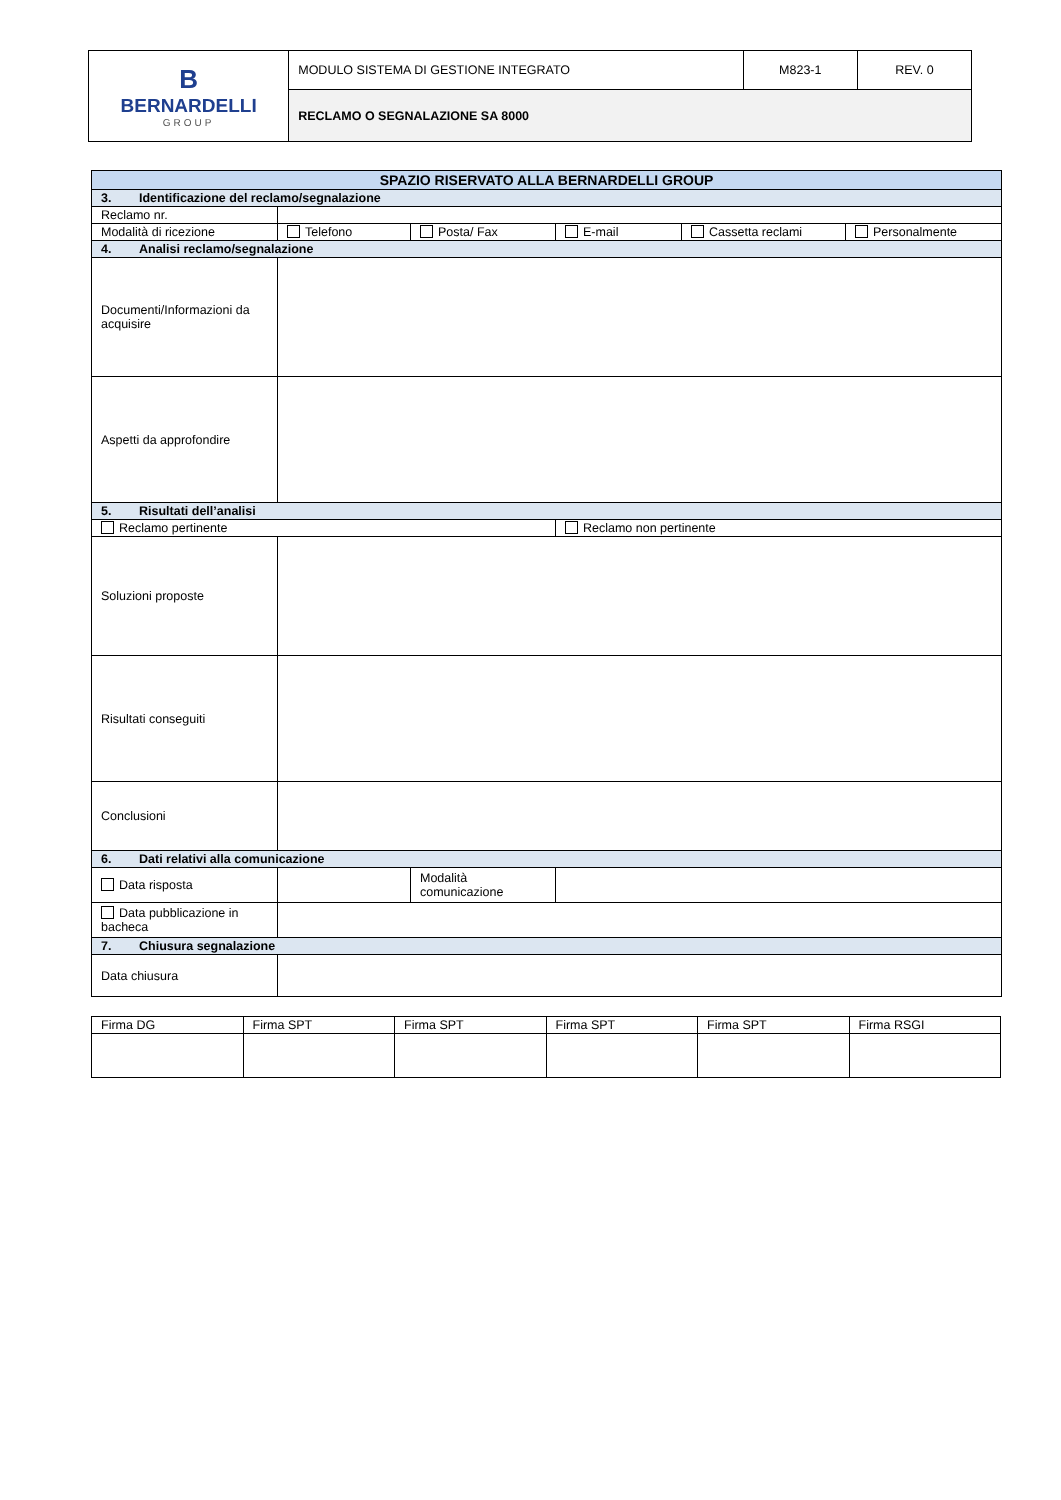| B BERNARDELLI GROUP | MODULO SISTEMA DI GESTIONE INTEGRATO | M823-1 | REV. 0 |
| | RECLAMO O SEGNALAZIONE SA 8000 | | |
| SPAZIO RISERVATO ALLA BERNARDELLI GROUP | | | | | |
| --- | --- | --- | --- | --- | --- |
| 3. Identificazione del reclamo/segnalazione | | | | | |
| Reclamo nr. | | | | | |
| Modalità di ricezione | Telefono | Posta/ Fax | E-mail | Cassetta reclami | Personalmente |
| 4. Analisi reclamo/segnalazione | | | | | |
| Documenti/Informazioni da acquisire | | | | | |
| Aspetti da approfondire | | | | | |
| 5. Risultati dell’analisi | | | | | |
| Reclamo pertinente | | | Reclamo non pertinente | | |
| Soluzioni proposte | | | | | |
| Risultati conseguiti | | | | | |
| Conclusioni | | | | | |
| 6. Dati relativi alla comunicazione | | | | | |
| Data risposta | | Modalità comunicazione | | | |
| Data pubblicazione in bacheca | | | | | |
| 7. Chiusura segnalazione | | | | | |
| Data chiusura | | | | | |
| Firma DG | Firma SPT | Firma SPT | Firma SPT | Firma SPT | Firma RSGI |